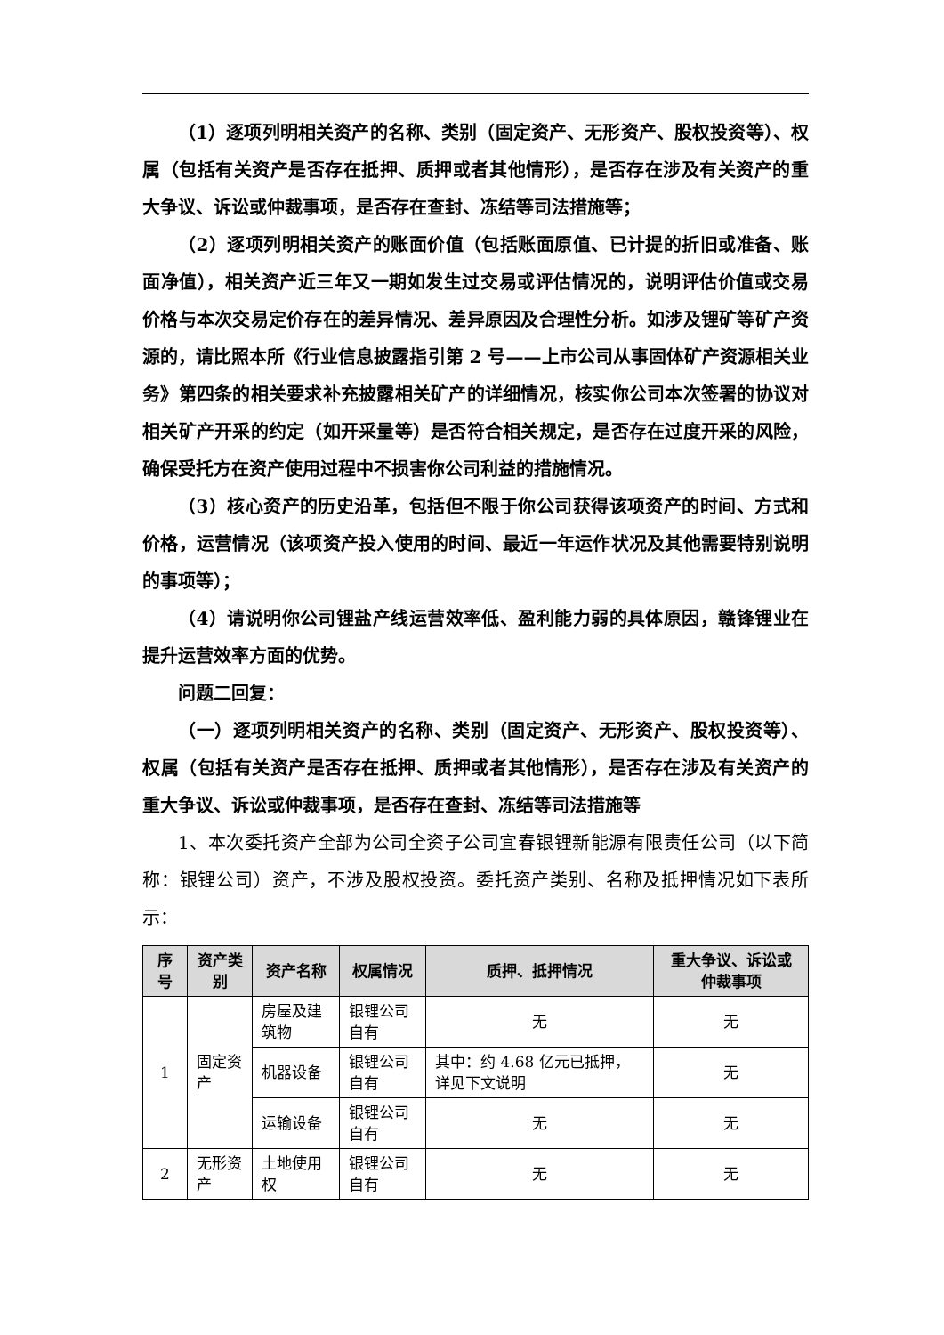（1）逐项列明相关资产的名称、类别（固定资产、无形资产、股权投资等）、权属（包括有关资产是否存在抵押、质押或者其他情形），是否存在涉及有关资产的重大争议、诉讼或仲裁事项，是否存在查封、冻结等司法措施等；
（2）逐项列明相关资产的账面价值（包括账面原值、已计提的折旧或准备、账面净值），相关资产近三年又一期如发生过交易或评估情况的，说明评估价值或交易价格与本次交易定价存在的差异情况、差异原因及合理性分析。如涉及锂矿等矿产资源的，请比照本所《行业信息披露指引第 2 号——上市公司从事固体矿产资源相关业务》第四条的相关要求补充披露相关矿产的详细情况，核实你公司本次签署的协议对相关矿产开采的约定（如开采量等）是否符合相关规定，是否存在过度开采的风险，确保受托方在资产使用过程中不损害你公司利益的措施情况。
（3）核心资产的历史沿革，包括但不限于你公司获得该项资产的时间、方式和价格，运营情况（该项资产投入使用的时间、最近一年运作状况及其他需要特别说明的事项等）；
（4）请说明你公司锂盐产线运营效率低、盈利能力弱的具体原因，赣锋锂业在提升运营效率方面的优势。
问题二回复：
（一）逐项列明相关资产的名称、类别（固定资产、无形资产、股权投资等）、权属（包括有关资产是否存在抵押、质押或者其他情形），是否存在涉及有关资产的重大争议、诉讼或仲裁事项，是否存在查封、冻结等司法措施等
1、本次委托资产全部为公司全资子公司宜春银锂新能源有限责任公司（以下简称：银锂公司）资产，不涉及股权投资。委托资产类别、名称及抵押情况如下表所示：
| 序号 | 资产类别 | 资产名称 | 权属情况 | 质押、抵押情况 | 重大争议、诉讼或仲裁事项 |
| --- | --- | --- | --- | --- | --- |
| 1 | 固定资产 | 房屋及建筑物 | 银锂公司自有 | 无 | 无 |
| | | 机器设备 | 银锂公司自有 | 其中：约 4.68 亿元已抵押，详见下文说明 | 无 |
| | | 运输设备 | 银锂公司自有 | 无 | 无 |
| 2 | 无形资产 | 土地使用权 | 银锂公司自有 | 无 | 无 |